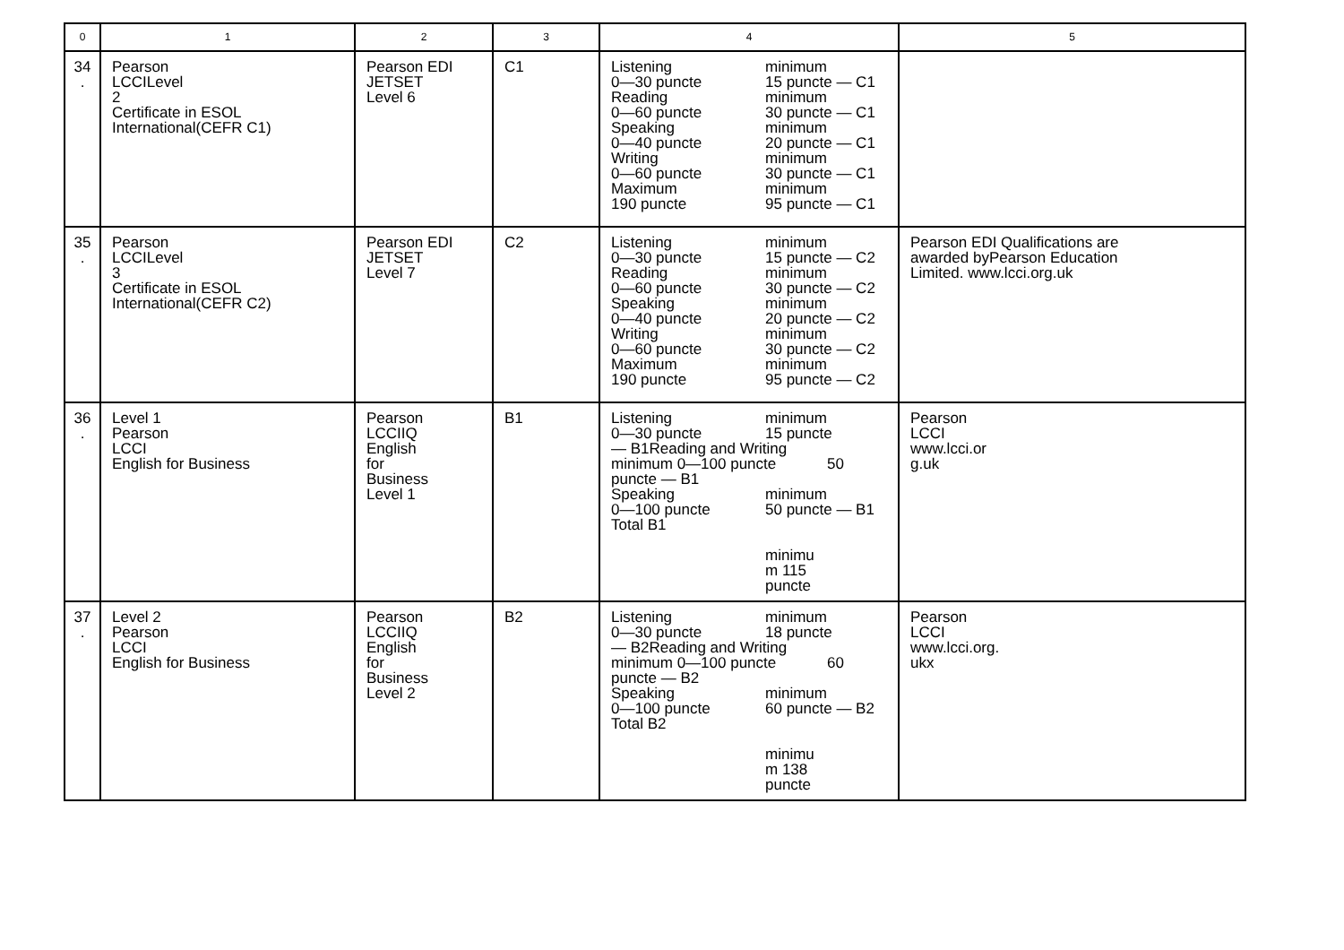| 0 | 1 | 2 | 3 | 4 | 5 |
| --- | --- | --- | --- | --- | --- |
| 34 . | Pearson LCCILevel 2 Certificate in ESOL International(CEFR C1) | Pearson EDI JETSET Level 6 | C1 | Listening 0—30 puncte Reading 0—60 puncte Speaking 0—40 puncte Writing 0—60 puncte Maximum 190 puncte minimum 15 puncte — C1 minimum 30 puncte — C1 minimum 20 puncte — C1 minimum 30 puncte — C1 minimum 95 puncte — C1 | |
| 35 . | Pearson LCCILevel 3 Certificate in ESOL International(CEFR C2) | Pearson EDI JETSET Level 7 | C2 | Listening 0—30 puncte Reading 0—60 puncte Speaking 0—40 puncte Writing 0—60 puncte Maximum 190 puncte minimum 15 puncte — C2 minimum 30 puncte — C2 minimum 20 puncte — C2 minimum 30 puncte — C2 minimum 95 puncte — C2 | Pearson EDI Qualifications are awarded byPearson Education Limited. www.lcci.org.uk |
| 36 . | Level 1 Pearson LCCI English for Business | Pearson LCCIIQ English for Business Level 1 | B1 | Listening 0—30 puncte minimum 15 puncte — B1Reading and Writing minimum 0—100 puncte 50 puncte — B1 Speaking 0—100 puncte Total B1 minimum 50 puncte — B1 minimu m 115 puncte | Pearson LCCI www.lcci.or g.uk |
| 37 . | Level 2 Pearson LCCI English for Business | Pearson LCCIIQ English for Business Level 2 | B2 | Listening 0—30 puncte minimum 18 puncte — B2Reading and Writing minimum 0—100 puncte 60 puncte — B2 Speaking 0—100 puncte Total B2 minimum 60 puncte — B2 minimu m 138 puncte | Pearson LCCI www.lcci.org. ukx |